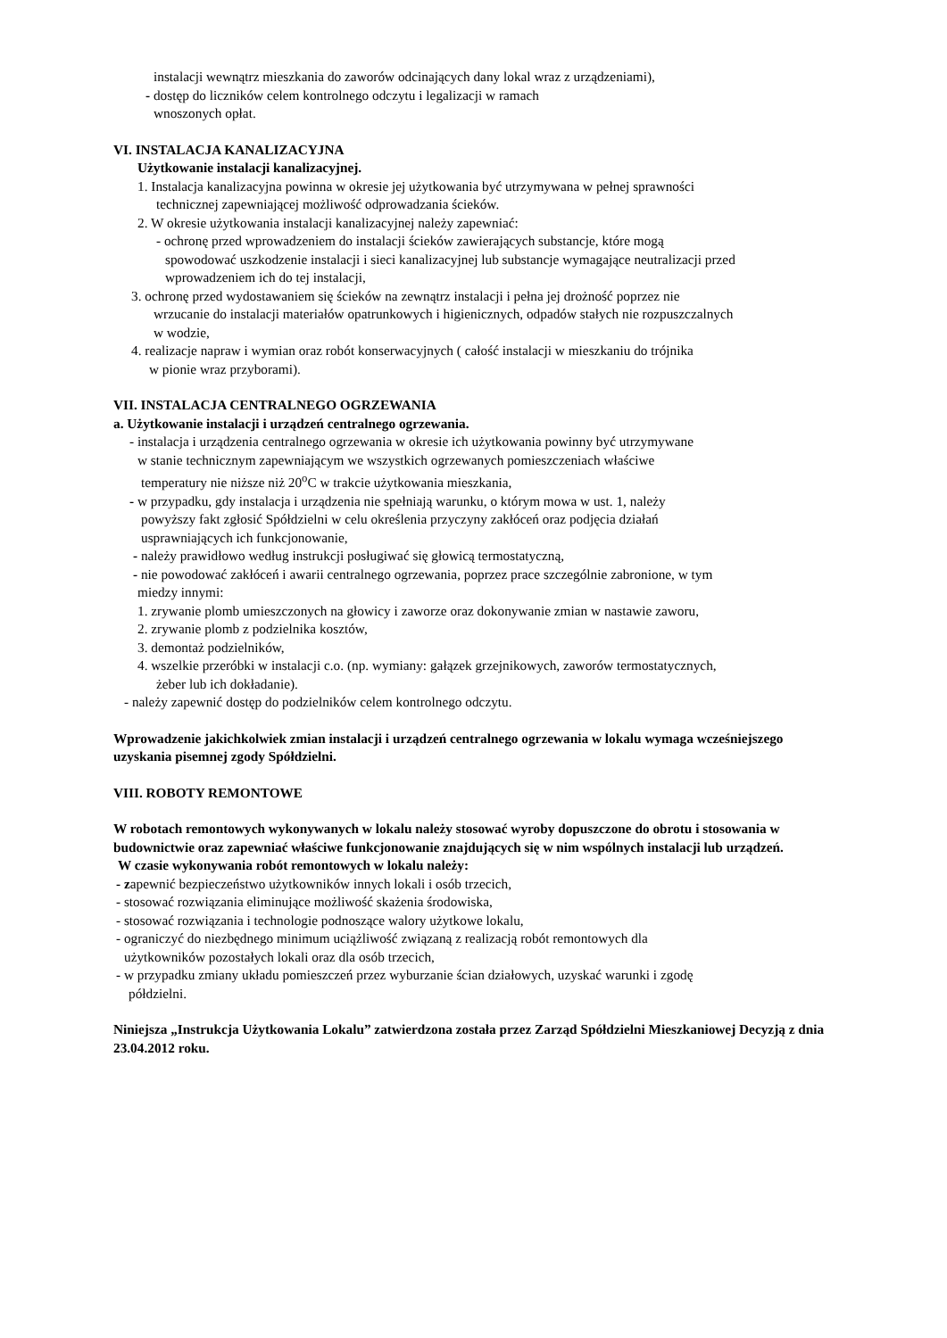instalacji wewnątrz mieszkania do zaworów odcinających dany lokal wraz z urządzeniami),
- dostęp do liczników celem kontrolnego odczytu i legalizacji w ramach
wnoszonych opłat.
VI. INSTALACJA KANALIZACYJNA
Użytkowanie instalacji kanalizacyjnej.
1. Instalacja kanalizacyjna powinna w okresie jej użytkowania być utrzymywana w pełnej sprawności
technicznej zapewniającej możliwość odprowadzania ścieków.
2. W okresie użytkowania instalacji kanalizacyjnej należy zapewniać:
- ochronę przed wprowadzeniem do instalacji ścieków zawierających substancje, które mogą
spowodować uszkodzenie instalacji i sieci kanalizacyjnej lub substancje wymagające neutralizacji przed
wprowadzeniem ich do tej instalacji,
3. ochronę przed wydostawaniem się ścieków na zewnątrz instalacji i pełna jej drożność poprzez nie
wrzucanie do instalacji materiałów opatrunkowych i higienicznych, odpadów stałych nie rozpuszczalnych
w wodzie,
4. realizacje napraw i wymian oraz robót konserwacyjnych ( całość instalacji w mieszkaniu do trójnika
w pionie wraz przyborami).
VII. INSTALACJA CENTRALNEGO OGRZEWANIA
a. Użytkowanie instalacji i urządzeń centralnego ogrzewania.
- instalacja i urządzenia centralnego ogrzewania w okresie ich użytkowania powinny być utrzymywane
w stanie technicznym zapewniającym we wszystkich ogrzewanych pomieszczeniach właściwe
temperatury nie niższe niż 20<sup>o</sup>C w trakcie użytkowania mieszkania,
- w przypadku, gdy instalacja i urządzenia nie spełniają warunku, o którym mowa w ust. 1, należy
powyższy fakt zgłosić Spółdzielni w celu określenia przyczyny zakłóceń oraz podjęcia działań
usprawniających ich funkcjonowanie,
- należy prawidłowo według instrukcji posługiwać się głowicą termostatyczną,
- nie powodować zakłóceń i awarii centralnego ogrzewania, poprzez prace szczególnie zabronione, w tym
miedzy innymi:
1. zrywanie plomb umieszczonych na głowicy i zaworze oraz dokonywanie zmian w nastawie zaworu,
2. zrywanie plomb z podzielnika kosztów,
3. demontaż podzielników,
4. wszelkie przeróbki w instalacji c.o. (np. wymiany: gałązek grzejnikowych, zaworów termostatycznych,
żeber lub ich dokładanie).
- należy zapewnić dostęp do podzielników celem kontrolnego odczytu.
Wprowadzenie jakichkolwiek zmian instalacji i urządzeń centralnego ogrzewania w lokalu wymaga wcześniejszego uzyskania pisemnej zgody Spółdzielni.
VIII. ROBOTY REMONTOWE
W robotach remontowych wykonywanych w lokalu należy stosować wyroby dopuszczone do obrotu i stosowania w budownictwie oraz zapewniać właściwe funkcjonowanie znajdujących się w nim wspólnych instalacji lub urządzeń.
W czasie wykonywania robót remontowych w lokalu należy:
- zapewnić bezpieczeństwo użytkowników innych lokali i osób trzecich,
- stosować rozwiązania eliminujące możliwość skażenia środowiska,
- stosować rozwiązania i technologie podnoszące walory użytkowe lokalu,
- ograniczyć do niezbędnego minimum uciążliwość związaną z realizacją robót remontowych dla
użytkowników pozostałych lokali oraz dla osób trzecich,
- w przypadku zmiany układu pomieszczeń przez wyburzanie ścian działowych, uzyskać warunki i zgodę
półdzielni.
Niniejsza „Instrukcja Użytkowania Lokalu” zatwierdzona została przez Zarząd Spółdzielni Mieszkaniowej Decyzją z dnia 23.04.2012 roku.